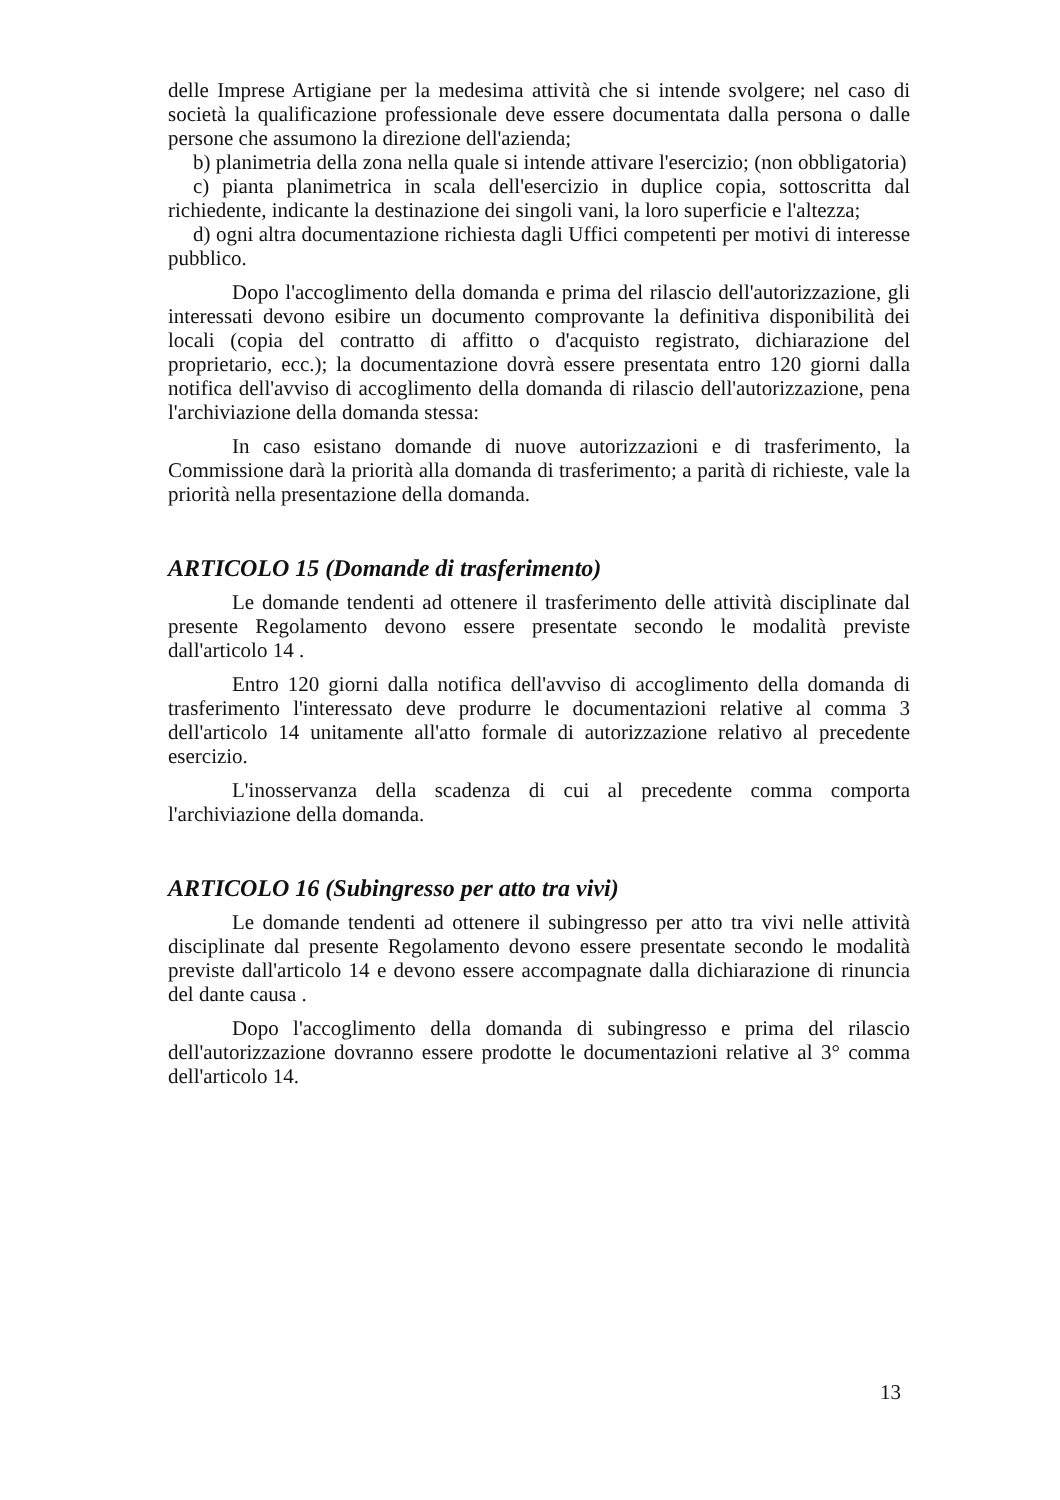delle Imprese Artigiane per la medesima attività che si intende svolgere; nel caso di società la qualificazione professionale deve essere documentata dalla persona o dalle persone che assumono la direzione dell'azienda;
b) planimetria della zona nella quale si intende attivare l'esercizio; (non obbligatoria)
c) pianta planimetrica in scala dell'esercizio in duplice copia, sottoscritta dal richiedente, indicante la destinazione dei singoli vani, la loro superficie e l'altezza;
d) ogni altra documentazione richiesta dagli Uffici competenti per motivi di interesse pubblico.
Dopo l'accoglimento della domanda e prima del rilascio dell'autorizzazione, gli interessati devono esibire un documento comprovante la definitiva disponibilità dei locali (copia del contratto di affitto o d'acquisto registrato, dichiarazione del proprietario, ecc.); la documentazione dovrà essere presentata entro 120 giorni dalla notifica dell'avviso di accoglimento della domanda di rilascio dell'autorizzazione, pena l'archiviazione della domanda stessa:
In caso esistano domande di nuove autorizzazioni e di trasferimento, la Commissione darà la priorità alla domanda di trasferimento; a parità di richieste, vale la priorità nella presentazione della domanda.
ARTICOLO 15 (Domande di trasferimento)
Le domande tendenti ad ottenere il trasferimento delle attività disciplinate dal presente Regolamento devono essere presentate secondo le modalità previste dall'articolo 14 .
Entro 120 giorni dalla notifica dell'avviso di accoglimento della domanda di trasferimento l'interessato deve produrre le documentazioni relative al comma 3 dell'articolo 14 unitamente all'atto formale di autorizzazione relativo al precedente esercizio.
L'inosservanza della scadenza di cui al precedente comma comporta l'archiviazione della domanda.
ARTICOLO 16 (Subingresso per atto tra vivi)
Le domande tendenti ad ottenere il subingresso per atto tra vivi nelle attività disciplinate dal presente Regolamento devono essere presentate secondo le modalità previste dall'articolo 14 e devono essere accompagnate dalla dichiarazione di rinuncia del dante causa .
Dopo l'accoglimento della domanda di subingresso e prima del rilascio dell'autorizzazione dovranno essere prodotte le documentazioni relative al 3° comma dell'articolo 14.
13